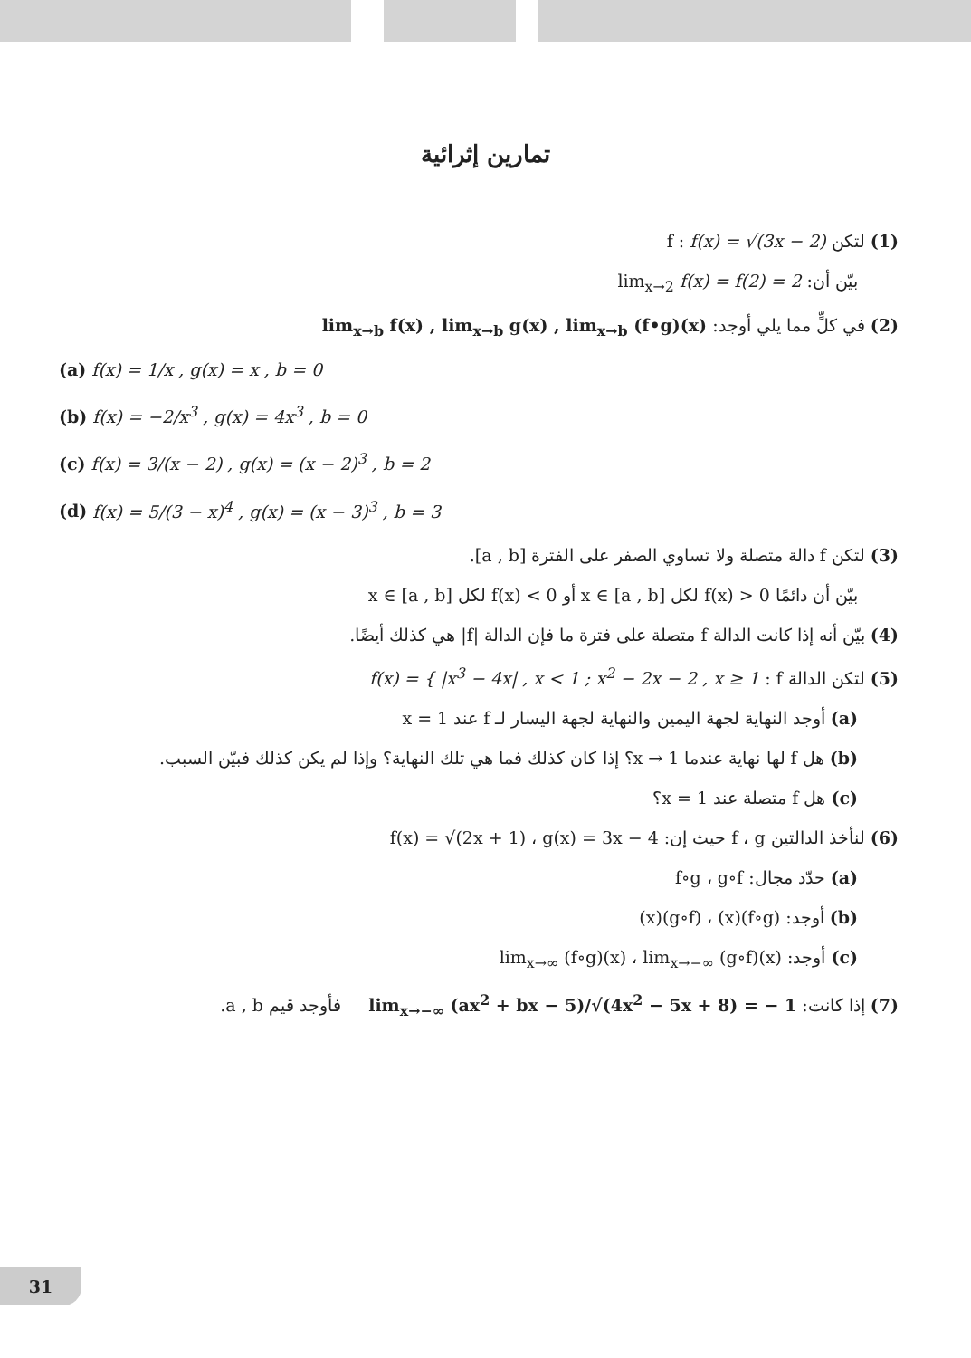تمارين إثرائية
(1) لتكن f : f(x) = √(3x − 2)
بيّن أن: lim<sub>x→2</sub> f(x) = f(2) = 2
(2) في كلٍّ مما يلي أوجد: lim<sub>x→b</sub> f(x) , lim<sub>x→b</sub> g(x) , lim<sub>x→b</sub> (f•g)(x)
(a) f(x) = 1/x , g(x) = x , b = 0
(b) f(x) = −2/x<sup>3</sup> , g(x) = 4x<sup>3</sup> , b = 0
(c) f(x) = 3/(x − 2) , g(x) = (x − 2)<sup>3</sup> , b = 2
(d) f(x) = 5/(3 − x)<sup>4</sup> , g(x) = (x − 3)<sup>3</sup> , b = 3
(3) لتكن f دالة متصلة ولا تساوي الصفر على الفترة [a , b].
بيّن أن دائمًا f(x) > 0 لكل x ∈ [a , b] أو f(x) < 0 لكل x ∈ [a , b]
(4) بيّن أنه إذا كانت الدالة f متصلة على فترة ما فإن الدالة |f| هي كذلك أيضًا.
(5) لتكن الدالة f : f(x) = { |x<sup>3</sup> − 4x| , x < 1 ; x<sup>2</sup> − 2x − 2 , x ≥ 1
(a) أوجد النهاية لجهة اليمين والنهاية لجهة اليسار لـ f عند x = 1
(b) هل f لها نهاية عندما x → 1؟ إذا كان كذلك فما هي تلك النهاية؟ وإذا لم يكن كذلك فبيّن السبب.
(c) هل f متصلة عند x = 1؟
(6) لنأخذ الدالتين f ، g حيث إن: f(x) = √(2x + 1) ، g(x) = 3x − 4
(a) حدّد مجال: f∘g ، g∘f
(b) أوجد: (f∘g)(x) ، (g∘f)(x)
(c) أوجد: lim<sub>x→∞</sub> (f∘g)(x) ، lim<sub>x→−∞</sub> (g∘f)(x)
(7) إذا كانت: lim<sub>x→−∞</sub> (ax<sup>2</sup> + bx − 5)/√(4x<sup>2</sup> − 5x + 8) = − 1 فأوجد قيم a , b.
31